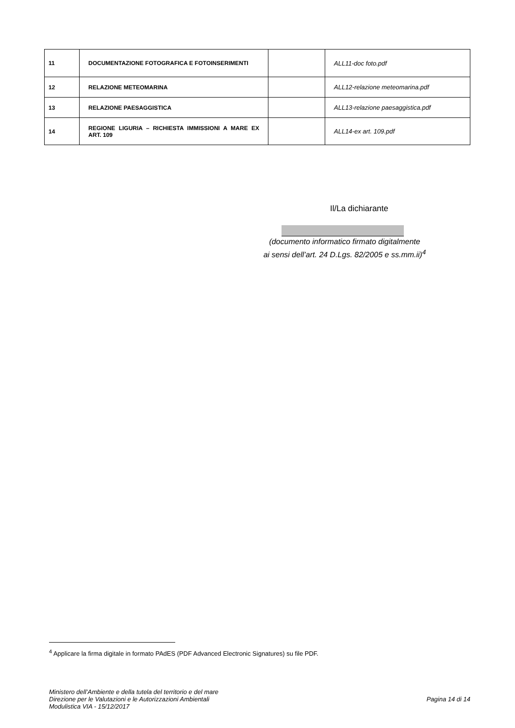| 11 | DOCUMENTAZIONE FOTOGRAFICA E FOTOINSERIMENTI | | ALL11-doc foto.pdf |
| 12 | RELAZIONE METEOMARINA | | ALL12-relazione meteomarina.pdf |
| 13 | RELAZIONE PAESAGGISTICA | | ALL13-relazione paesaggistica.pdf |
| 14 | REGIONE LIGURIA – RICHIESTA IMMISSIONI A MARE EX ART. 109 | | ALL14-ex art. 109.pdf |
Il/La dichiarante
(documento informatico firmato digitalmente
ai sensi dell’art. 24 D.Lgs. 82/2005 e ss.mm.ii)<sup>4</sup>
<sup>4</sup> Applicare la firma digitale in formato PAdES (PDF Advanced Electronic Signatures) su file PDF.
Ministero dell’Ambiente e della tutela del territorio e del mare
Direzione per le Valutazioni e le Autorizzazioni Ambientali
Modulistica VIA - 15/12/2017
Pagina 14 di 14